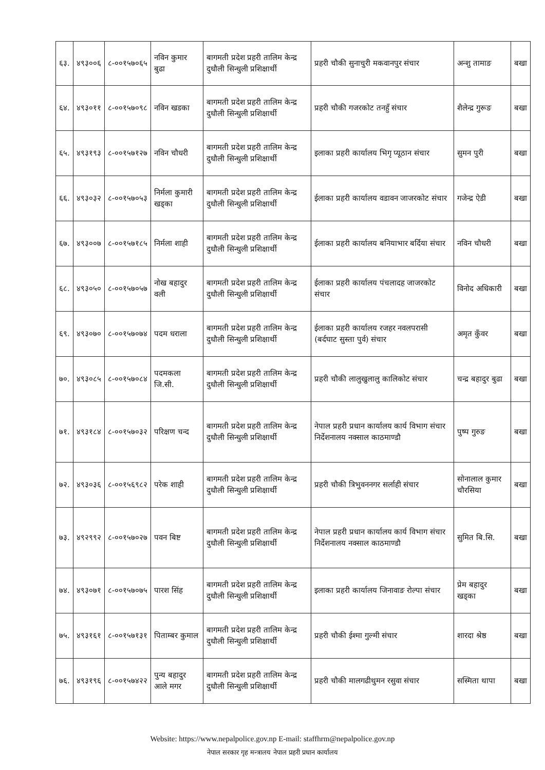| ६३. | ४९३००६ | ८-००१५७०६५ | नविन कुमार बुढा | बागमती प्रदेश प्रहरी तालिम केन्द्र दुधौली सिन्धुली प्रशिक्षार्थी | प्रहरी चौकी सुनाचुरी मकवानपुर संचार | अन्शु तामाङ | बखा |
| ६४. | ४९३०११ | ८-००१५७०९८ | नविन खडका | बागमती प्रदेश प्रहरी तालिम केन्द्र दुधौली सिन्धुली प्रशिक्षार्थी | प्रहरी चौकी गजरकोट तनहुँ संचार | शैलेन्द्र गुरूङ | बखा |
| ६५. | ४९३१९३ | ८-००१५७१२७ | नविन चौधरी | बागमती प्रदेश प्रहरी तालिम केन्द्र दुधौली सिन्धुली प्रशिक्षार्थी | इलाका प्रहरी कार्यालय भिगृ प्यूठान संचार | सुमन पुरी | बखा |
| ६६. | ४९३०३२ | ८-००१५७०५३ | निर्मला कुमारी खड्का | बागमती प्रदेश प्रहरी तालिम केन्द्र दुधौली सिन्धुली प्रशिक्षार्थी | ईलाका प्रहरी कार्यालय वडावन जाजरकोट संचार | गजेन्द्र ऐडी | बखा |
| ६७. | ४९३००७ | ८-००१५७१८५ | निर्मला शाही | बागमती प्रदेश प्रहरी तालिम केन्द्र दुधौली सिन्धुली प्रशिक्षार्थी | ईलाका प्रहरी कार्यालय बनियाभार बर्दिया संचार | नविन चौधरी | बखा |
| ६८. | ४९३०५० | ८-००१५७०५७ | नोख बहादुर वली | बागमती प्रदेश प्रहरी तालिम केन्द्र दुधौली सिन्धुली प्रशिक्षार्थी | ईलाका प्रहरी कार्यालय पंचलादह जाजरकोट संचार | विनोद अधिकारी | बखा |
| ६९. | ४९३०७० | ८-००१५७०७४ | पदम धराला | बागमती प्रदेश प्रहरी तालिम केन्द्र दुधौली सिन्धुली प्रशिक्षार्थी | ईलाका प्रहरी कार्यालय रजहर नवलपरासी (बर्दघाट सुस्ता पुर्व) संचार | अमृत कुँवर | बखा |
| ७०. | ४९३०८५ | ८-००१५७०८४ | पदमकला जि.सी. | बागमती प्रदेश प्रहरी तालिम केन्द्र दुधौली सिन्धुली प्रशिक्षार्थी | प्रहरी चौकी लालुखुलालु कालिकोट संचार | चन्द्र बहादुर बुढा | बखा |
| ७१. | ४९३१८४ | ८-००१५७०३२ | परिक्षण चन्द | बागमती प्रदेश प्रहरी तालिम केन्द्र दुधौली सिन्धुली प्रशिक्षार्थी | नेपाल प्रहरी प्रधान कार्यालय कार्य विभाग संचार निर्देशनालय नक्साल काठमाण्डौ | पुष्प गुरुङ | बखा |
| ७२. | ४९३०३६ | ८-००१५६९८२ | परेक शाही | बागमती प्रदेश प्रहरी तालिम केन्द्र दुधौली सिन्धुली प्रशिक्षार्थी | प्रहरी चौकी त्रिभुवननगर सर्लाही संचार | सोनालाल कुमार चौरसिया | बखा |
| ७३. | ४९२९९२ | ८-००१५७०२७ | पवन बिष्ट | बागमती प्रदेश प्रहरी तालिम केन्द्र दुधौली सिन्धुली प्रशिक्षार्थी | नेपाल प्रहरी प्रधान कार्यालय कार्य विभाग संचार निर्देशनालय नक्साल काठमाण्डौ | सुमित बि.सि. | बखा |
| ७४. | ४९३०७१ | ८-००१५७०७५ | पारश सिंह | बागमती प्रदेश प्रहरी तालिम केन्द्र दुधौली सिन्धुली प्रशिक्षार्थी | इलाका प्रहरी कार्यालय जिनावाङ रोल्पा संचार | प्रेम बहादुर खड्का | बखा |
| ७५. | ४९३१६१ | ८-००१५७१३१ | पिताम्बर कुमाल | बागमती प्रदेश प्रहरी तालिम केन्द्र दुधौली सिन्धुली प्रशिक्षार्थी | प्रहरी चौकी ईश्मा गुल्मी संचार | शारदा श्रेष्ठ | बखा |
| ७६. | ४९३१९६ | ८-००१५७४२२ | पुन्य बहादुर आले मगर | बागमती प्रदेश प्रहरी तालिम केन्द्र दुधौली सिन्धुली प्रशिक्षार्थी | प्रहरी चौकी मालगढीथुमन रसुवा संचार | सस्मिता थापा | बखा |
Website: https://www.nepalpolice.gov.np E-mail: staffhrm@nepalpolice.gov.np
नेपाल सरकार गृह मन्त्रालय नेपाल प्रहरी प्रधान कार्यालय